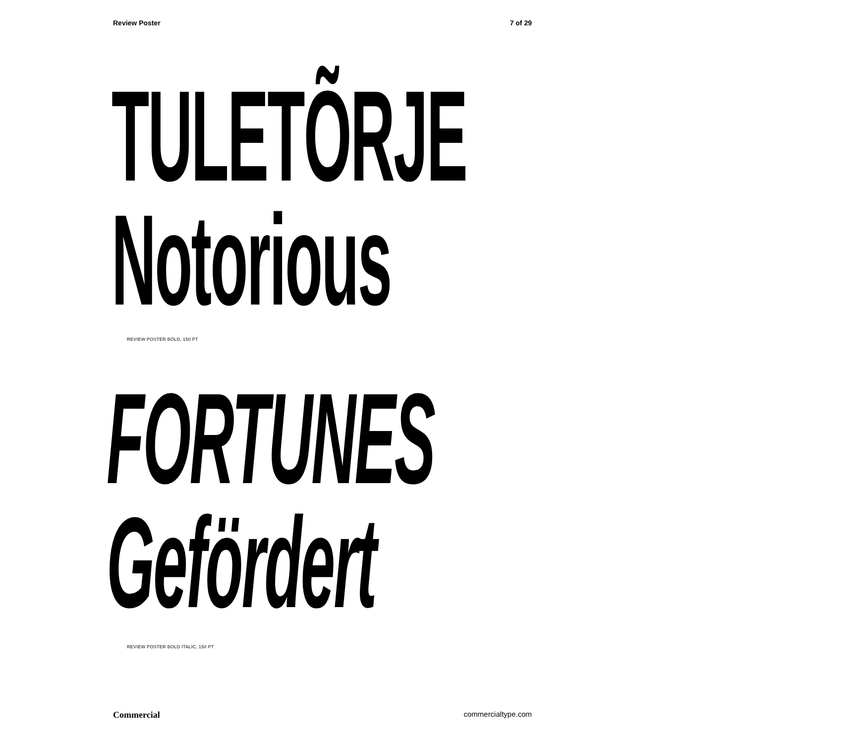Review Poster 7 of 29
TULETÕRJE
Notorious
REVIEW POSTER BOLD, 150 PT
FORTUNES
Gefördert
REVIEW POSTER BOLD ITALIC, 150 PT
Commercial commercialtype.com